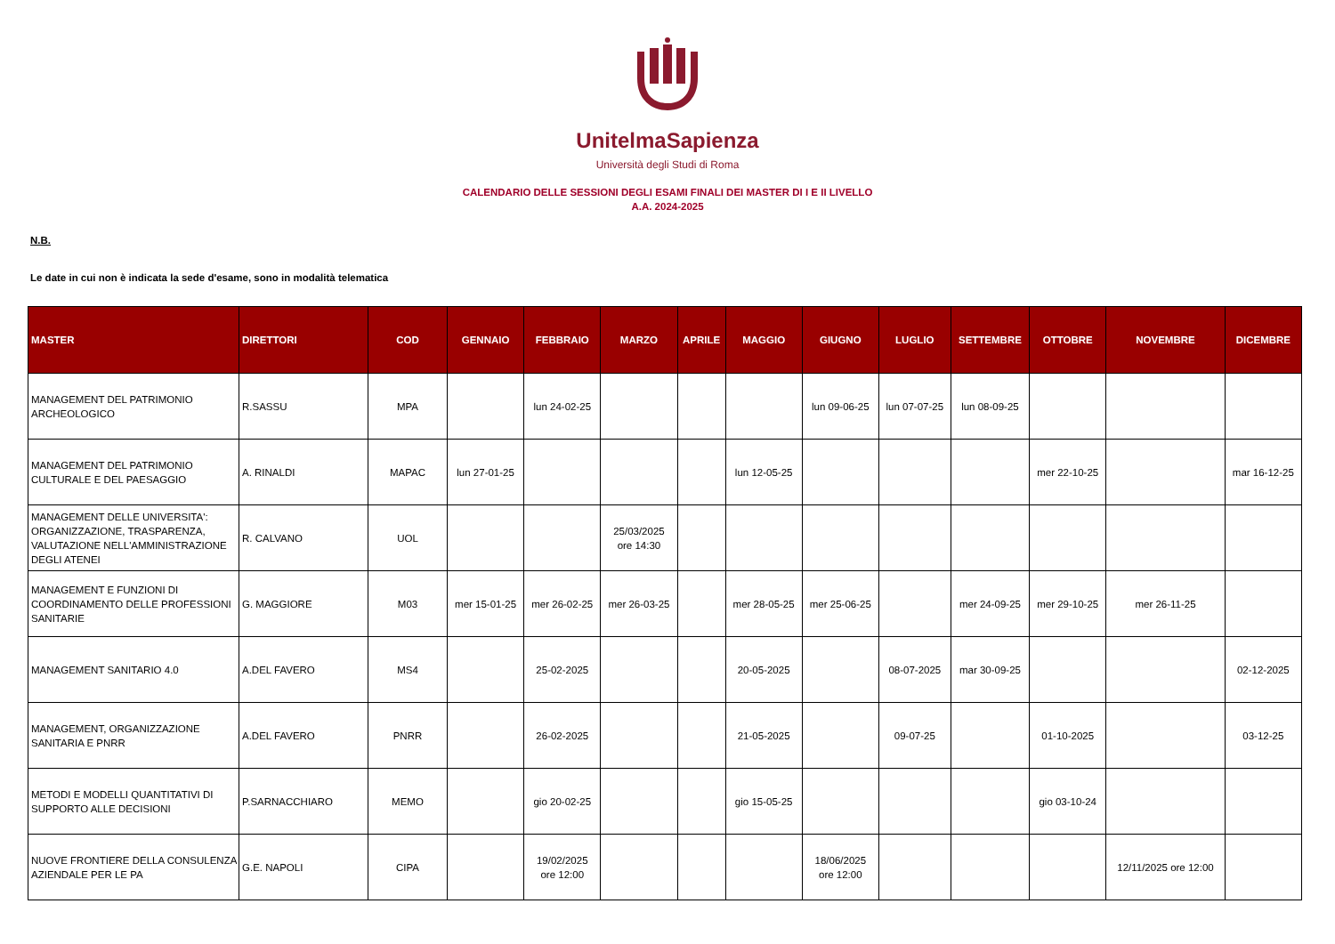UnitelmaSapienza
Università degli Studi di Roma
CALENDARIO DELLE SESSIONI DEGLI ESAMI FINALI DEI MASTER DI I E II LIVELLO
A.A. 2024-2025
N.B.
Le date in cui non è indicata la sede d'esame, sono in modalità telematica
| MASTER | DIRETTORI | COD | GENNAIO | FEBBRAIO | MARZO | APRILE | MAGGIO | GIUGNO | LUGLIO | SETTEMBRE | OTTOBRE | NOVEMBRE | DICEMBRE |
| --- | --- | --- | --- | --- | --- | --- | --- | --- | --- | --- | --- | --- | --- |
| MANAGEMENT DEL PATRIMONIO ARCHEOLOGICO | R.SASSU | MPA | | lun 24-02-25 | | | | lun 09-06-25 | lun 07-07-25 | lun 08-09-25 | | | |
| MANAGEMENT DEL PATRIMONIO CULTURALE E DEL PAESAGGIO | A. RINALDI | MAPAC | lun 27-01-25 | | | | lun 12-05-25 | | | | mer 22-10-25 | | mar 16-12-25 |
| MANAGEMENT DELLE UNIVERSITA': ORGANIZZAZIONE, TRASPARENZA, VALUTAZIONE NELL'AMMINISTRAZIONE DEGLI ATENEI | R. CALVANO | UOL | | | 25/03/2025 ore 14:30 | | | | | | | | |
| MANAGEMENT E FUNZIONI DI COORDINAMENTO DELLE PROFESSIONI SANITARIE | G. MAGGIORE | M03 | mer 15-01-25 | mer 26-02-25 | mer 26-03-25 | | mer 28-05-25 | mer 25-06-25 | | mer 24-09-25 | mer 29-10-25 | mer 26-11-25 | |
| MANAGEMENT SANITARIO 4.0 | A.DEL FAVERO | MS4 | | 25-02-2025 | | | 20-05-2025 | | 08-07-2025 | mar 30-09-25 | | | 02-12-2025 |
| MANAGEMENT, ORGANIZZAZIONE SANITARIA E PNRR | A.DEL FAVERO | PNRR | | 26-02-2025 | | | 21-05-2025 | | 09-07-25 | | 01-10-2025 | | 03-12-25 |
| METODI E MODELLI QUANTITATIVI DI SUPPORTO ALLE DECISIONI | P.SARNACCHIARO | MEMO | | gio 20-02-25 | | | gio 15-05-25 | | | | gio 03-10-24 | | |
| NUOVE FRONTIERE DELLA CONSULENZA AZIENDALE PER LE PA | G.E. NAPOLI | CIPA | | 19/02/2025 ore 12:00 | | | | 18/06/2025 ore 12:00 | | | | 12/11/2025 ore 12:00 | |